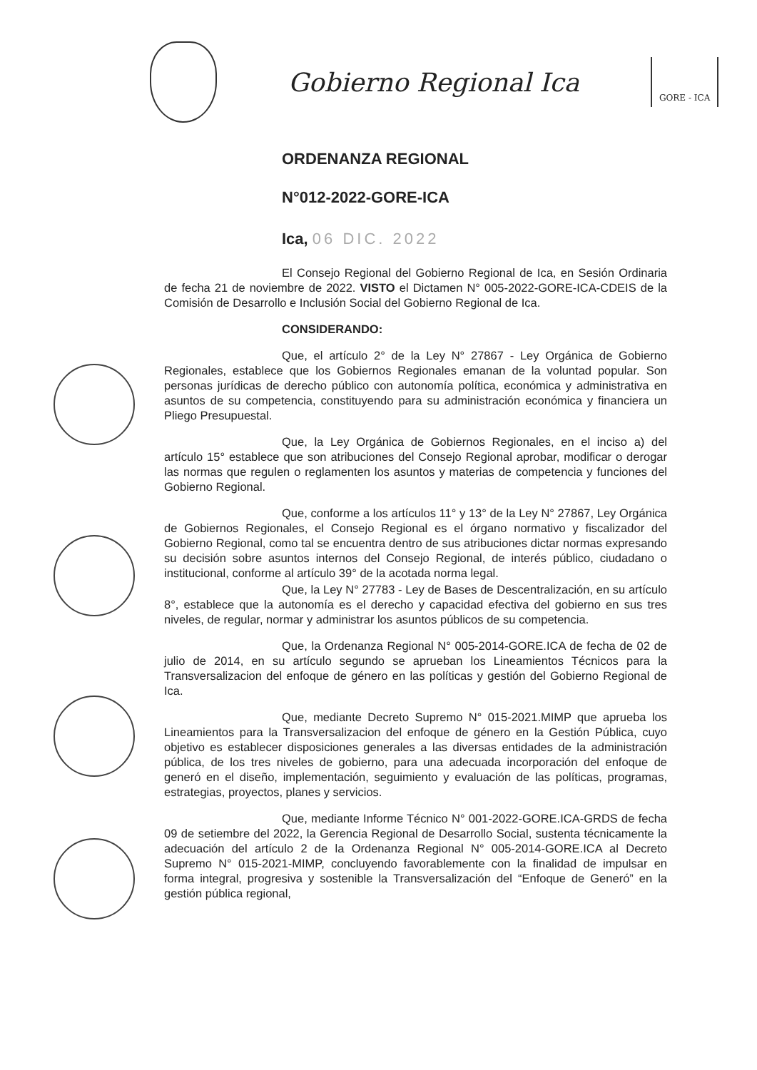Gobierno Regional Ica
GORE - ICA
ORDENANZA REGIONAL
N°012-2022-GORE-ICA
Ica, 06 DIC. 2022
El Consejo Regional del Gobierno Regional de Ica, en Sesión Ordinaria de fecha 21 de noviembre de 2022. VISTO el Dictamen N° 005-2022-GORE-ICA-CDEIS de la Comisión de Desarrollo e Inclusión Social del Gobierno Regional de Ica.
CONSIDERANDO:
Que, el artículo 2° de la Ley N° 27867 - Ley Orgánica de Gobierno Regionales, establece que los Gobiernos Regionales emanan de la voluntad popular. Son personas jurídicas de derecho público con autonomía política, económica y administrativa en asuntos de su competencia, constituyendo para su administración económica y financiera un Pliego Presupuestal.
Que, la Ley Orgánica de Gobiernos Regionales, en el inciso a) del artículo 15° establece que son atribuciones del Consejo Regional aprobar, modificar o derogar las normas que regulen o reglamenten los asuntos y materias de competencia y funciones del Gobierno Regional.
Que, conforme a los artículos 11° y 13° de la Ley N° 27867, Ley Orgánica de Gobiernos Regionales, el Consejo Regional es el órgano normativo y fiscalizador del Gobierno Regional, como tal se encuentra dentro de sus atribuciones dictar normas expresando su decisión sobre asuntos internos del Consejo Regional, de interés público, ciudadano o institucional, conforme al artículo 39° de la acotada norma legal.
Que, la Ley N° 27783 - Ley de Bases de Descentralización, en su artículo 8°, establece que la autonomía es el derecho y capacidad efectiva del gobierno en sus tres niveles, de regular, normar y administrar los asuntos públicos de su competencia.
Que, la Ordenanza Regional N° 005-2014-GORE.ICA de fecha de 02 de julio de 2014, en su artículo segundo se aprueban los Lineamientos Técnicos para la Transversalizacion del enfoque de género en las políticas y gestión del Gobierno Regional de Ica.
Que, mediante Decreto Supremo N° 015-2021.MIMP que aprueba los Lineamientos para la Transversalizacion del enfoque de género en la Gestión Pública, cuyo objetivo es establecer disposiciones generales a las diversas entidades de la administración pública, de los tres niveles de gobierno, para una adecuada incorporación del enfoque de generó en el diseño, implementación, seguimiento y evaluación de las políticas, programas, estrategias, proyectos, planes y servicios.
Que, mediante Informe Técnico N° 001-2022-GORE.ICA-GRDS de fecha 09 de setiembre del 2022, la Gerencia Regional de Desarrollo Social, sustenta técnicamente la adecuación del artículo 2 de la Ordenanza Regional N° 005-2014-GORE.ICA al Decreto Supremo N° 015-2021-MIMP, concluyendo favorablemente con la finalidad de impulsar en forma integral, progresiva y sostenible la Transversalización del “Enfoque de Generó” en la gestión pública regional,